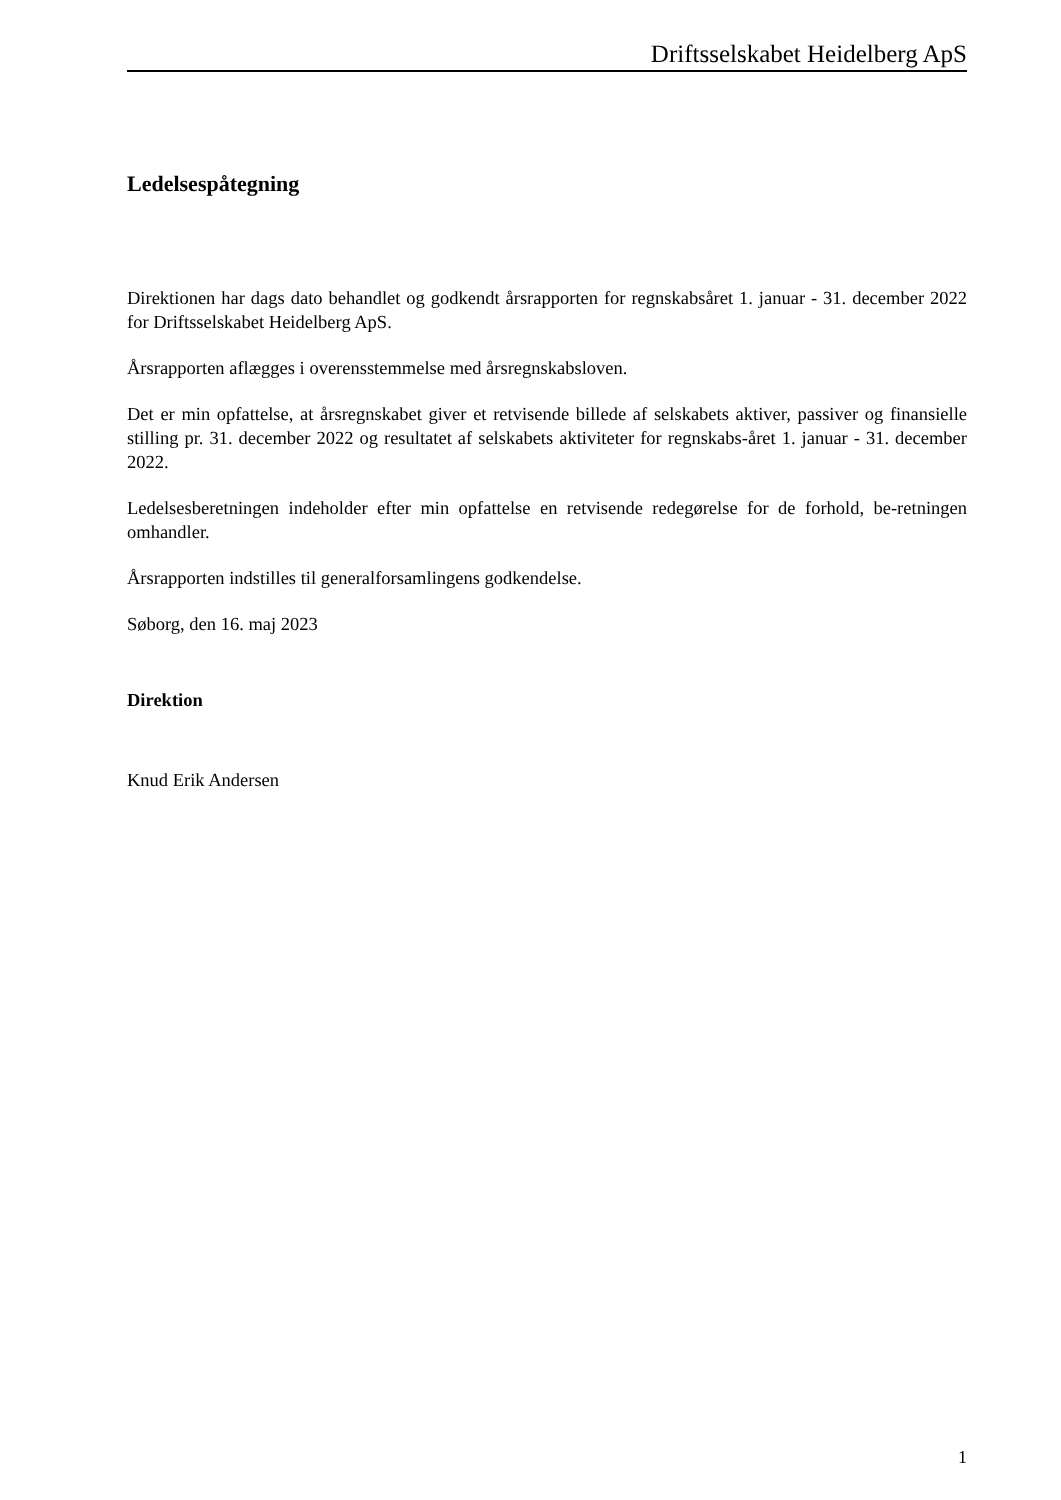Driftsselskabet Heidelberg ApS
Ledelsespåtegning
Direktionen har dags dato behandlet og godkendt årsrapporten for regnskabsåret 1. januar - 31. december 2022 for Driftsselskabet Heidelberg ApS.
Årsrapporten aflægges i overensstemmelse med årsregnskabsloven.
Det er min opfattelse, at årsregnskabet giver et retvisende billede af selskabets aktiver, passiver og finansielle stilling pr. 31. december 2022 og resultatet af selskabets aktiviteter for regnskabs-året 1. januar - 31. december 2022.
Ledelsesberetningen indeholder efter min opfattelse en retvisende redegørelse for de forhold, be-retningen omhandler.
Årsrapporten indstilles til generalforsamlingens godkendelse.
Søborg, den 16. maj 2023
Direktion
Knud Erik Andersen
1